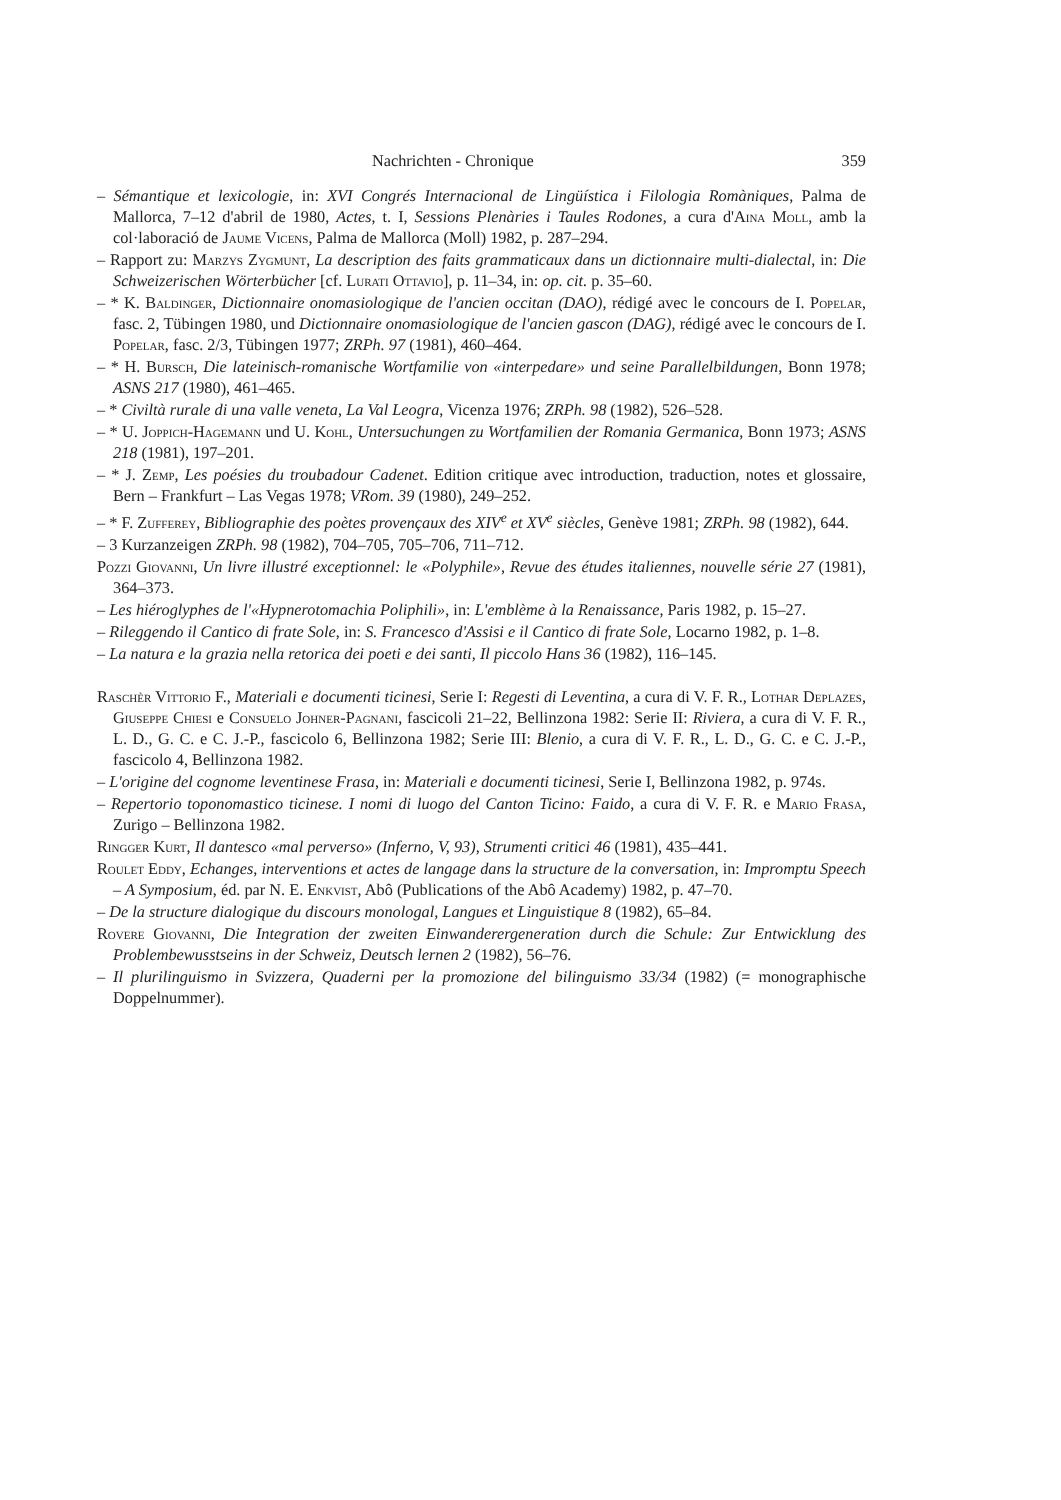Nachrichten - Chronique 359
– Sémantique et lexicologie, in: XVI Congrés Internacional de Lingüística i Filologia Romàniques, Palma de Mallorca, 7–12 d'abril de 1980, Actes, t. I, Sessions Plenàries i Taules Rodones, a cura d'Aina Moll, amb la col·laboració de Jaume Vicens, Palma de Mallorca (Moll) 1982, p. 287–294.
– Rapport zu: Marzys Zygmunt, La description des faits grammaticaux dans un dictionnaire multi-dialectal, in: Die Schweizerischen Wörterbücher [cf. Lurati Ottavio], p. 11–34, in: op. cit. p. 35–60.
– * K. Baldinger, Dictionnaire onomasiologique de l'ancien occitan (DAO), rédigé avec le concours de I. Popelar, fasc. 2, Tübingen 1980, und Dictionnaire onomasiologique de l'ancien gascon (DAG), rédigé avec le concours de I. Popelar, fasc. 2/3, Tübingen 1977; ZRPh. 97 (1981), 460–464.
– * H. Bursch, Die lateinisch-romanische Wortfamilie von «interpedare» und seine Parallelbildungen, Bonn 1978; ASNS 217 (1980), 461–465.
– * Civiltà rurale di una valle veneta, La Val Leogra, Vicenza 1976; ZRPh. 98 (1982), 526–528.
– * U. Joppich-Hagemann und U. Kohl, Untersuchungen zu Wortfamilien der Romania Germanica, Bonn 1973; ASNS 218 (1981), 197–201.
– * J. Zemp, Les poésies du troubadour Cadenet. Edition critique avec introduction, traduction, notes et glossaire, Bern – Frankfurt – Las Vegas 1978; VRom. 39 (1980), 249–252.
– * F. Zufferey, Bibliographie des poètes provençaux des XIV<sup>e</sup> et XV<sup>e</sup> siècles, Genève 1981; ZRPh. 98 (1982), 644.
– 3 Kurzanzeigen ZRPh. 98 (1982), 704–705, 705–706, 711–712.
Pozzi Giovanni, Un livre illustré exceptionnel: le «Polyphile», Revue des études italiennes, nouvelle série 27 (1981), 364–373.
– Les hiéroglyphes de l'«Hypnerotomachia Poliphili», in: L'emblème à la Renaissance, Paris 1982, p. 15–27.
– Rileggendo il Cantico di frate Sole, in: S. Francesco d'Assisi e il Cantico di frate Sole, Locarno 1982, p. 1–8.
– La natura e la grazia nella retorica dei poeti e dei santi, Il piccolo Hans 36 (1982), 116–145.
Raschèr Vittorio F., Materiali e documenti ticinesi, Serie I: Regesti di Leventina, a cura di V. F. R., Lothar Deplazes, Giuseppe Chiesi e Consuelo Johner-Pagnani, fascicoli 21–22, Bellinzona 1982: Serie II: Riviera, a cura di V. F. R., L. D., G. C. e C. J.-P., fascicolo 6, Bellinzona 1982; Serie III: Blenio, a cura di V. F. R., L. D., G. C. e C. J.-P., fascicolo 4, Bellinzona 1982.
– L'origine del cognome leventinese Frasa, in: Materiali e documenti ticinesi, Serie I, Bellinzona 1982, p. 974s.
– Repertorio toponomastico ticinese. I nomi di luogo del Canton Ticino: Faido, a cura di V. F. R. e Mario Frasa, Zurigo – Bellinzona 1982.
Ringger Kurt, Il dantesco «mal perverso» (Inferno, V, 93), Strumenti critici 46 (1981), 435–441.
Roulet Eddy, Echanges, interventions et actes de langage dans la structure de la conversation, in: Impromptu Speech – A Symposium, éd. par N. E. Enkvist, Abô (Publications of the Abô Academy) 1982, p. 47–70.
– De la structure dialogique du discours monologal, Langues et Linguistique 8 (1982), 65–84.
Rovere Giovanni, Die Integration der zweiten Einwanderergeneration durch die Schule: Zur Entwicklung des Problembewusstseins in der Schweiz, Deutsch lernen 2 (1982), 56–76.
– Il plurilinguismo in Svizzera, Quaderni per la promozione del bilinguismo 33/34 (1982) (= monographische Doppelnummer).